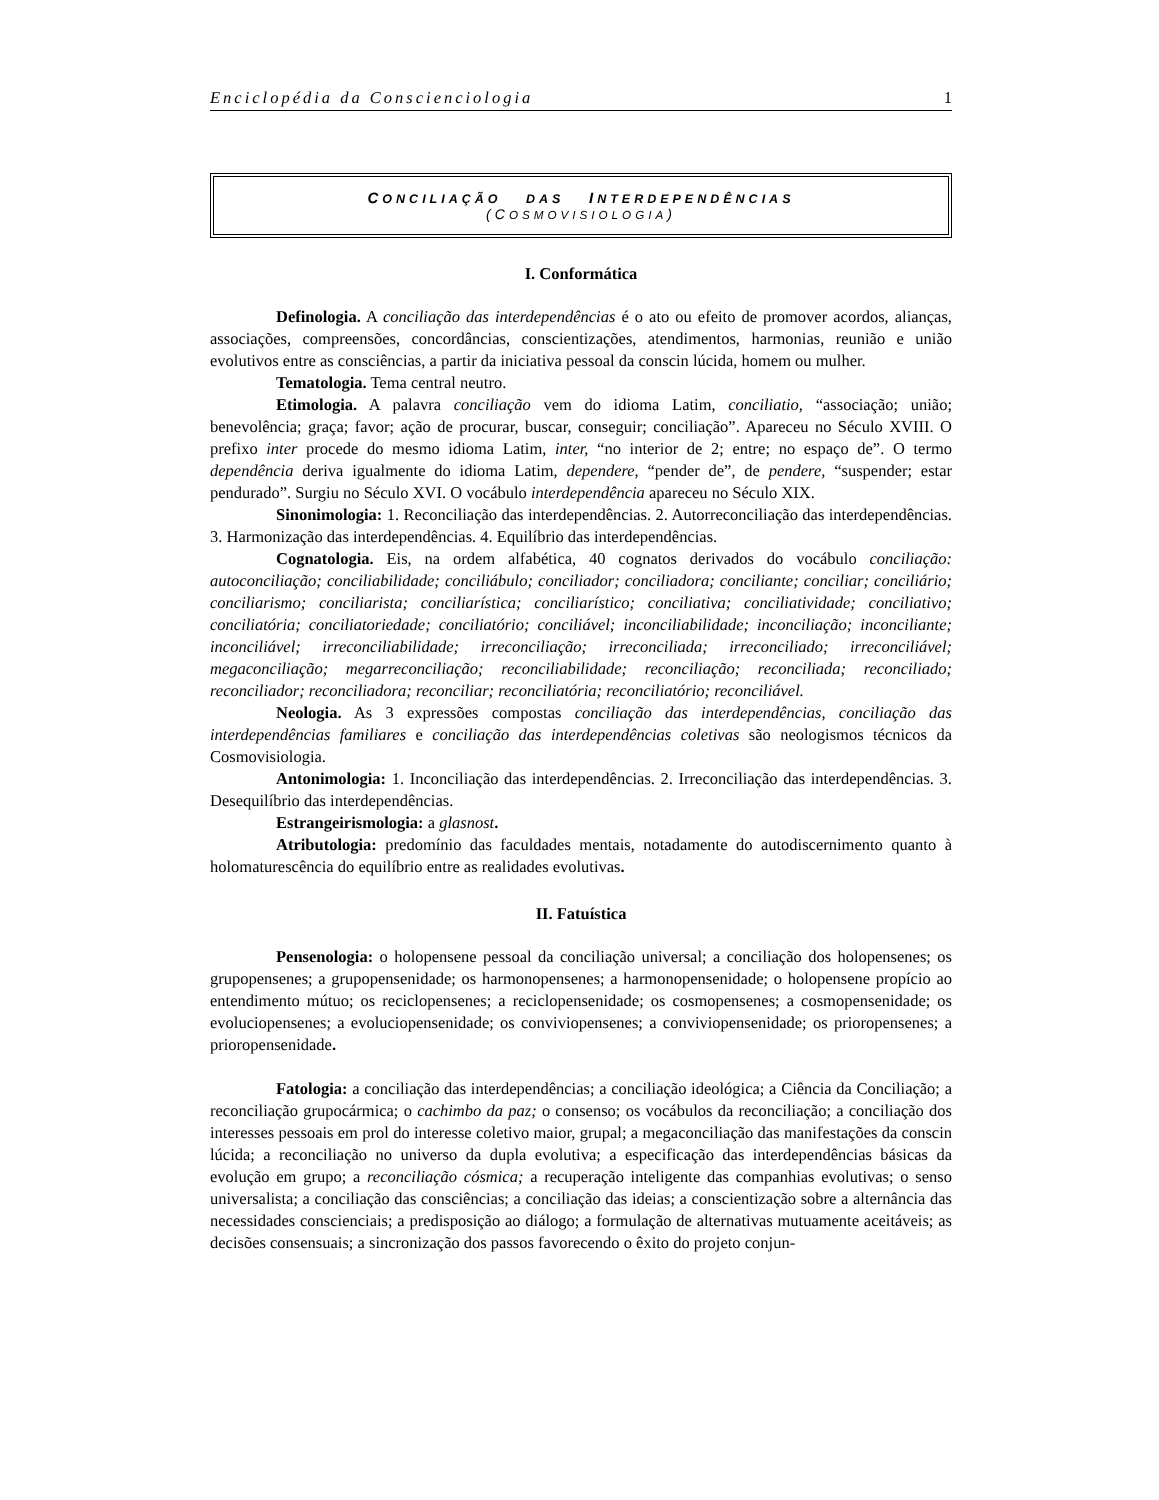Enciclopédia da Conscienciologia 1
CONCILIAÇÃO DAS INTERDEPENDÊNCIAS
(COSMOVISIOLOGIA)
I. Conformática
Definologia. A conciliação das interdependências é o ato ou efeito de promover acordos, alianças, associações, compreensões, concordâncias, conscientizações, atendimentos, harmonias, reunião e união evolutivos entre as consciências, a partir da iniciativa pessoal da conscin lúcida, homem ou mulher.
Tematologia. Tema central neutro.
Etimologia. A palavra conciliação vem do idioma Latim, conciliatio, “associação; união; benevolência; graça; favor; ação de procurar, buscar, conseguir; conciliação”. Apareceu no Século XVIII. O prefixo inter procede do mesmo idioma Latim, inter, “no interior de 2; entre; no espaço de”. O termo dependência deriva igualmente do idioma Latim, dependere, “pender de”, de pendere, “suspender; estar pendurado”. Surgiu no Século XVI. O vocábulo interdependência apareceu no Século XIX.
Sinonimologia: 1. Reconciliação das interdependências. 2. Autorreconciliação das interdependências. 3. Harmonização das interdependências. 4. Equilíbrio das interdependências.
Cognatologia. Eis, na ordem alfabética, 40 cognatos derivados do vocábulo conciliação: autoconciliação; conciliabilidade; conciliábulo; conciliador; conciliadora; conciliante; conciliar; conciliário; conciliarismo; conciliarista; conciliarística; conciliarístico; conciliativa; conciliatividade; conciliativo; conciliatória; conciliatoriedade; conciliatório; conciliável; inconciliabilidade; inconciliação; inconciliante; inconciliável; irreconciliabilidade; irreconciliação; irreconciliada; irreconciliado; irreconciliável; megaconciliação; megarreconciliação; reconciliabilidade; reconciliação; reconciliada; reconciliado; reconciliador; reconciliadora; reconciliar; reconciliatória; reconciliatório; reconciliável.
Neologia. As 3 expressões compostas conciliação das interdependências, conciliação das interdependências familiares e conciliação das interdependências coletivas são neologismos técnicos da Cosmovisiologia.
Antonimologia: 1. Inconciliação das interdependências. 2. Irreconciliação das interdependências. 3. Desequilíbrio das interdependências.
Estrangeirismologia: a glasnost.
Atributologia: predomínio das faculdades mentais, notadamente do autodiscernimento quanto à holomaturescência do equilíbrio entre as realidades evolutivas.
II. Fatuística
Pensenologia: o holopensene pessoal da conciliação universal; a conciliação dos holopensenes; os grupopensenes; a grupopensenidade; os harmonopensenes; a harmonopensenidade; o holopensene propício ao entendimento mútuo; os reciclopensenes; a reciclopensenidade; os cosmopensenes; a cosmopensenidade; os evoluciopensenes; a evoluciopensenidade; os conviviopensenes; a conviviopensenidade; os prioropensenes; a prioropensenidade.
Fatologia: a conciliação das interdependências; a conciliação ideológica; a Ciência da Conciliação; a reconciliação grupocármica; o cachimbo da paz; o consenso; os vocábulos da reconciliação; a conciliação dos interesses pessoais em prol do interesse coletivo maior, grupal; a megaconciliação das manifestações da conscin lúcida; a reconciliação no universo da dupla evolutiva; a especificação das interdependências básicas da evolução em grupo; a reconciliação cósmica; a recuperação inteligente das companhias evolutivas; o senso universalista; a conciliação das consciências; a conciliação das ideias; a conscientização sobre a alternância das necessidades conscienciais; a predisposição ao diálogo; a formulação de alternativas mutuamente aceitáveis; as decisões consensuais; a sincronização dos passos favorecendo o êxito do projeto conjun-